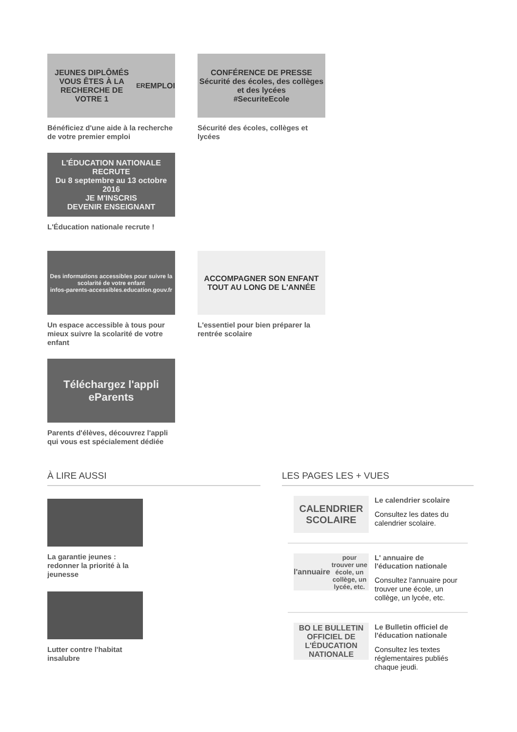JEUNES DIPLÔMÉS
VOUS ÊTES À LA RECHERCHE DE VOTRE 1<sup>ER</sup> EMPLOI
Bénéficiez d'une aide à la recherche de votre premier emploi
CONFÉRENCE DE PRESSE
Sécurité des écoles, des collèges et des lycées
#SecuriteEcole
Sécurité des écoles, collèges et lycées
L'ÉDUCATION NATIONALE RECRUTE
Du 8 septembre au 13 octobre 2016
JE M'INSCRIS
DEVENIR ENSEIGNANT
L'Éducation nationale recrute !
Des informations accessibles pour suivre la scolarité de votre enfant
infos-parents-accessibles.education.gouv.fr
Un espace accessible à tous pour mieux suivre la scolarité de votre enfant
ACCOMPAGNER SON ENFANT
TOUT AU LONG DE L'ANNÉE
L'essentiel pour bien préparer la rentrée scolaire
Téléchargez l'appli
eParents
Parents d'élèves, découvrez l'appli qui vous est spécialement dédiée
À LIRE AUSSI
La garantie jeunes : redonner la priorité à la jeunesse
Lutter contre l'habitat insalubre
LES PAGES LES + VUES
CALENDRIER SCOLAIRE
Le calendrier scolaire
Consultez les dates du calendrier scolaire.
l'annuaire
pour trouver une école, un collège, un lycée, etc.
L' annuaire de l'éducation nationale
Consultez l'annuaire pour trouver une école, un collège, un lycée, etc.
BO LE BULLETIN OFFICIEL DE L'ÉDUCATION NATIONALE
Le Bulletin officiel de l'éducation nationale
Consultez les textes réglementaires publiés chaque jeudi.